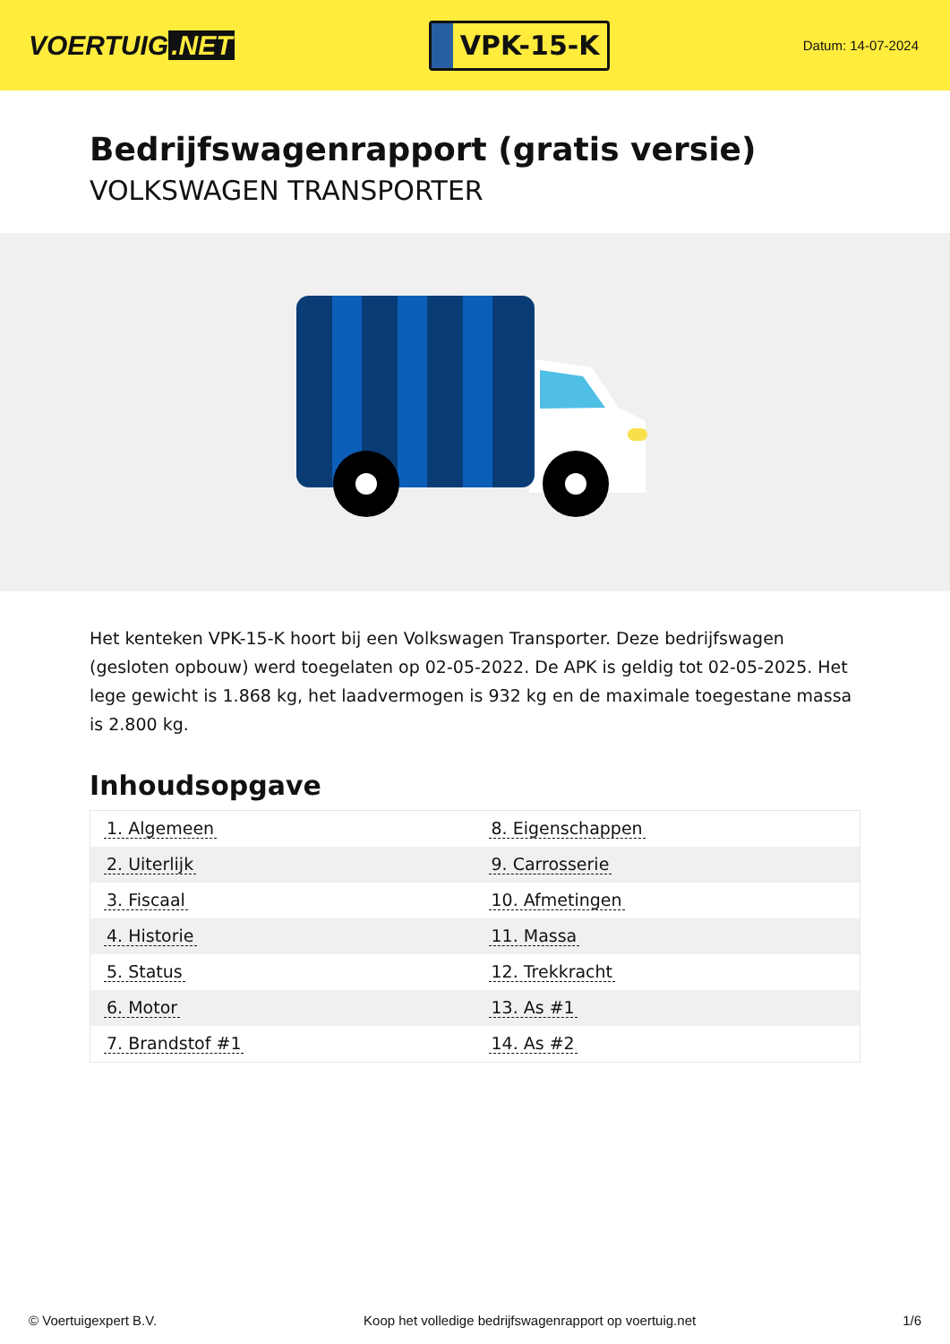VOERTUIG.NET
VPK-15-K
Datum: 14-07-2024
Bedrijfswagenrapport (gratis versie)
VOLKSWAGEN TRANSPORTER
Het kenteken VPK-15-K hoort bij een Volkswagen Transporter. Deze bedrijfswagen (gesloten opbouw) werd toegelaten op 02-05-2022. De APK is geldig tot 02-05-2025. Het lege gewicht is 1.868 kg, het laadvermogen is 932 kg en de maximale toegestane massa is 2.800 kg.
Inhoudsopgave
| 1. Algemeen | 8. Eigenschappen |
| 2. Uiterlijk | 9. Carrosserie |
| 3. Fiscaal | 10. Afmetingen |
| 4. Historie | 11. Massa |
| 5. Status | 12. Trekkracht |
| 6. Motor | 13. As #1 |
| 7. Brandstof #1 | 14. As #2 |
© Voertuigexpert B.V. Koop het volledige bedrijfswagenrapport op voertuig.net
1/6